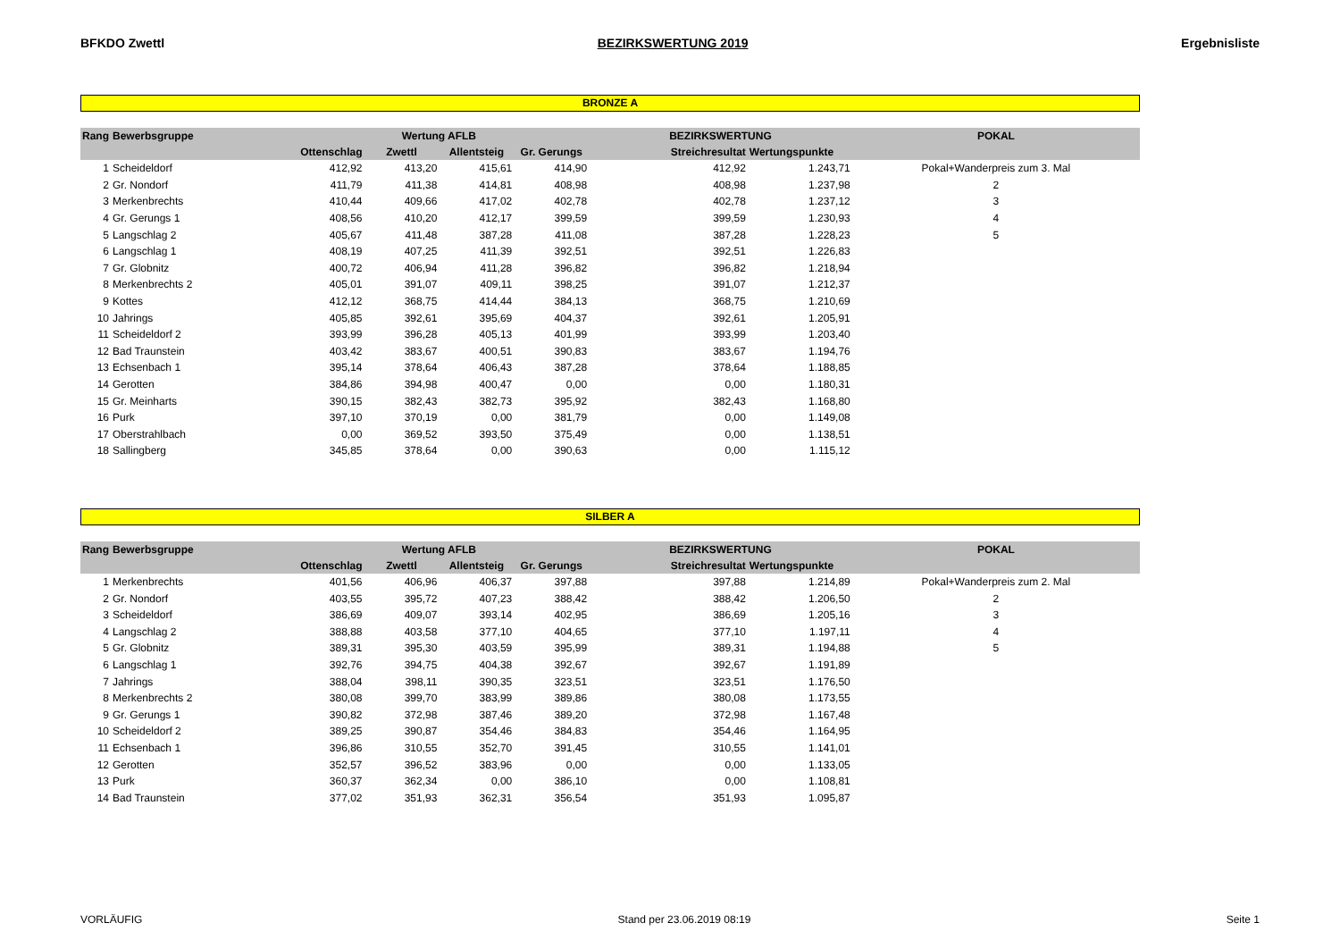BFKDO Zwettl BEZIRKSWERTUNG 2019 Ergebnisliste
BRONZE A
| Rang | Bewerbsgruppe | Wertung AFLB | | | | BEZIRKSWERTUNG | | POKAL |
| --- | --- | --- | --- | --- | --- | --- | --- | --- |
| | | Ottenschlag | Zwettl | Allentsteig | Gr. Gerungs | Streichresultat | Wertungspunkte | |
| 1 | Scheideldorf | 412,92 | 413,20 | 415,61 | 414,90 | 412,92 | 1.243,71 | Pokal+Wanderpreis zum 3. Mal |
| 2 | Gr. Nondorf | 411,79 | 411,38 | 414,81 | 408,98 | 408,98 | 1.237,98 | 2 |
| 3 | Merkenbrechts | 410,44 | 409,66 | 417,02 | 402,78 | 402,78 | 1.237,12 | 3 |
| 4 | Gr. Gerungs 1 | 408,56 | 410,20 | 412,17 | 399,59 | 399,59 | 1.230,93 | 4 |
| 5 | Langschlag 2 | 405,67 | 411,48 | 387,28 | 411,08 | 387,28 | 1.228,23 | 5 |
| 6 | Langschlag 1 | 408,19 | 407,25 | 411,39 | 392,51 | 392,51 | 1.226,83 | |
| 7 | Gr. Globnitz | 400,72 | 406,94 | 411,28 | 396,82 | 396,82 | 1.218,94 | |
| 8 | Merkenbrechts 2 | 405,01 | 391,07 | 409,11 | 398,25 | 391,07 | 1.212,37 | |
| 9 | Kottes | 412,12 | 368,75 | 414,44 | 384,13 | 368,75 | 1.210,69 | |
| 10 | Jahrings | 405,85 | 392,61 | 395,69 | 404,37 | 392,61 | 1.205,91 | |
| 11 | Scheideldorf 2 | 393,99 | 396,28 | 405,13 | 401,99 | 393,99 | 1.203,40 | |
| 12 | Bad Traunstein | 403,42 | 383,67 | 400,51 | 390,83 | 383,67 | 1.194,76 | |
| 13 | Echsenbach 1 | 395,14 | 378,64 | 406,43 | 387,28 | 378,64 | 1.188,85 | |
| 14 | Gerotten | 384,86 | 394,98 | 400,47 | 0,00 | 0,00 | 1.180,31 | |
| 15 | Gr. Meinharts | 390,15 | 382,43 | 382,73 | 395,92 | 382,43 | 1.168,80 | |
| 16 | Purk | 397,10 | 370,19 | 0,00 | 381,79 | 0,00 | 1.149,08 | |
| 17 | Oberstrahlbach | 0,00 | 369,52 | 393,50 | 375,49 | 0,00 | 1.138,51 | |
| 18 | Sallingberg | 345,85 | 378,64 | 0,00 | 390,63 | 0,00 | 1.115,12 | |
SILBER A
| Rang | Bewerbsgruppe | Wertung AFLB | | | | BEZIRKSWERTUNG | | POKAL |
| --- | --- | --- | --- | --- | --- | --- | --- | --- |
| | | Ottenschlag | Zwettl | Allentsteig | Gr. Gerungs | Streichresultat | Wertungspunkte | |
| 1 | Merkenbrechts | 401,56 | 406,96 | 406,37 | 397,88 | 397,88 | 1.214,89 | Pokal+Wanderpreis zum 2. Mal |
| 2 | Gr. Nondorf | 403,55 | 395,72 | 407,23 | 388,42 | 388,42 | 1.206,50 | 2 |
| 3 | Scheideldorf | 386,69 | 409,07 | 393,14 | 402,95 | 386,69 | 1.205,16 | 3 |
| 4 | Langschlag 2 | 388,88 | 403,58 | 377,10 | 404,65 | 377,10 | 1.197,11 | 4 |
| 5 | Gr. Globnitz | 389,31 | 395,30 | 403,59 | 395,99 | 389,31 | 1.194,88 | 5 |
| 6 | Langschlag 1 | 392,76 | 394,75 | 404,38 | 392,67 | 392,67 | 1.191,89 | |
| 7 | Jahrings | 388,04 | 398,11 | 390,35 | 323,51 | 323,51 | 1.176,50 | |
| 8 | Merkenbrechts 2 | 380,08 | 399,70 | 383,99 | 389,86 | 380,08 | 1.173,55 | |
| 9 | Gr. Gerungs 1 | 390,82 | 372,98 | 387,46 | 389,20 | 372,98 | 1.167,48 | |
| 10 | Scheideldorf 2 | 389,25 | 390,87 | 354,46 | 384,83 | 354,46 | 1.164,95 | |
| 11 | Echsenbach 1 | 396,86 | 310,55 | 352,70 | 391,45 | 310,55 | 1.141,01 | |
| 12 | Gerotten | 352,57 | 396,52 | 383,96 | 0,00 | 0,00 | 1.133,05 | |
| 13 | Purk | 360,37 | 362,34 | 0,00 | 386,10 | 0,00 | 1.108,81 | |
| 14 | Bad Traunstein | 377,02 | 351,93 | 362,31 | 356,54 | 351,93 | 1.095,87 | |
VORLÄUFIG Stand per 23.06.2019 08:19 Seite 1